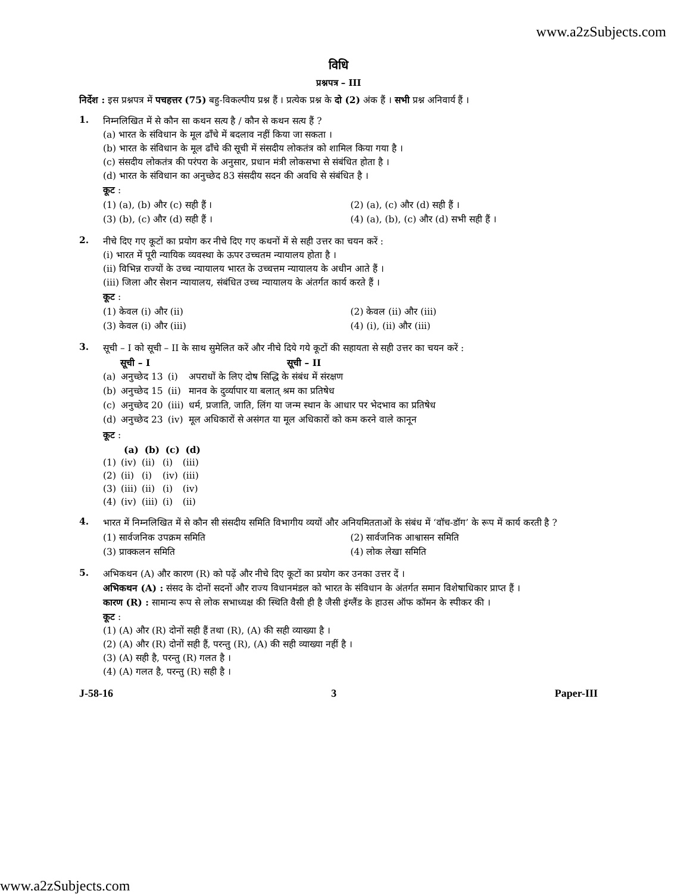www.a2zSubjects.com
विधि
प्रश्नपत्र – III
निर्देश : इस प्रश्नपत्र में पचहत्तर (75) बहु-विकल्पीय प्रश्न हैं । प्रत्येक प्रश्न के दो (2) अंक हैं । सभी प्रश्न अनिवार्य हैं ।
1.
निम्नलिखित में से कौन सा कथन सत्य है / कौन से कथन सत्य हैं ?
(a) भारत के संविधान के मूल ढाँचे में बदलाव नहीं किया जा सकता ।
(b) भारत के संविधान के मूल ढाँचे की सूची में संसदीय लोकतंत्र को शामिल किया गया है ।
(c) संसदीय लोकतंत्र की परंपरा के अनुसार, प्रधान मंत्री लोकसभा से संबंधित होता है ।
(d) भारत के संविधान का अनुच्छेद 83 संसदीय सदन की अवधि से संबंधित है ।
कूट :
| (1) (a), (b) और (c) सही हैं । | (2) (a), (c) और (d) सही हैं । |
| (3) (b), (c) और (d) सही हैं । | (4) (a), (b), (c) और (d) सभी सही हैं । |
2.
नीचे दिए गए कूटों का प्रयोग कर नीचे दिए गए कथनों में से सही उत्तर का चयन करें :
(i) भारत में पूरी न्यायिक व्यवस्था के ऊपर उच्चतम न्यायालय होता है ।
(ii) विभिन्न राज्यों के उच्च न्यायालय भारत के उच्चत्तम न्यायालय के अधीन आते हैं ।
(iii) जिला और सेशन न्यायालय, संबंधित उच्च न्यायालय के अंतर्गत कार्य करते हैं ।
कूट :
| (1) केवल (i) और (ii) | (2) केवल (ii) और (iii) |
| (3) केवल (i) और (iii) | (4) (i), (ii) और (iii) |
3.
सूची – I को सूची – II के साथ सुमेलित करें और नीचे दिये गये कूटों की सहायता से सही उत्तर का चयन करें :
| सूची – I | | सूची – II | |
| --- | --- | --- | --- |
| (a) | अनुच्छेद 13 | (i) | अपराधों के लिए दोष सिद्धि के संबंध में संरक्षण |
| (b) | अनुच्छेद 15 | (ii) | मानव के दुर्व्यापार या बलात् श्रम का प्रतिषेध |
| (c) | अनुच्छेद 20 | (iii) | धर्म, प्रजाति, जाति, लिंग या जन्म स्थान के आधार पर भेदभाव का प्रतिषेध |
| (d) | अनुच्छेद 23 | (iv) | मूल अधिकारों से असंगत या मूल अधिकारों को कम करने वाले कानून |
कूट :
| | (a) | (b) | (c) | (d) |
| --- | --- | --- | --- | --- |
| (1) | (iv) | (ii) | (i) | (iii) |
| (2) | (ii) | (i) | (iv) | (iii) |
| (3) | (iii) | (ii) | (i) | (iv) |
| (4) | (iv) | (iii) | (i) | (ii) |
4.
भारत में निम्नलिखित में से कौन सी संसदीय समिति विभागीय व्ययों और अनियमितताओं के संबंध में ‘वॉच-डॉग’ के रूप में कार्य करती है ?
| (1) सार्वजनिक उपक्रम समिति | (2) सार्वजनिक आश्वासन समिति |
| (3) प्राक्कलन समिति | (4) लोक लेखा समिति |
5.
अभिकथन (A) और कारण (R) को पढ़ें और नीचे दिए कूटों का प्रयोग कर उनका उत्तर दें ।
अभिकथन (A) : संसद के दोनों सदनों और राज्य विधानमंडल को भारत के संविधान के अंतर्गत समान विशेषाधिकार प्राप्त हैं ।
कारण (R) : सामान्य रूप से लोक सभाध्यक्ष की स्थिति वैसी ही है जैसी इंग्लैंड के हाउस ऑफ कॉमन के स्पीकर की ।
कूट :
(1) (A) और (R) दोनों सही हैं तथा (R), (A) की सही व्याख्या है ।
(2) (A) और (R) दोनों सही हैं, परन्तु (R), (A) की सही व्याख्या नहीं है ।
(3) (A) सही है, परन्तु (R) गलत है ।
(4) (A) गलत है, परन्तु (R) सही है ।
J-58-16 3 Paper-III
www.a2zSubjects.com